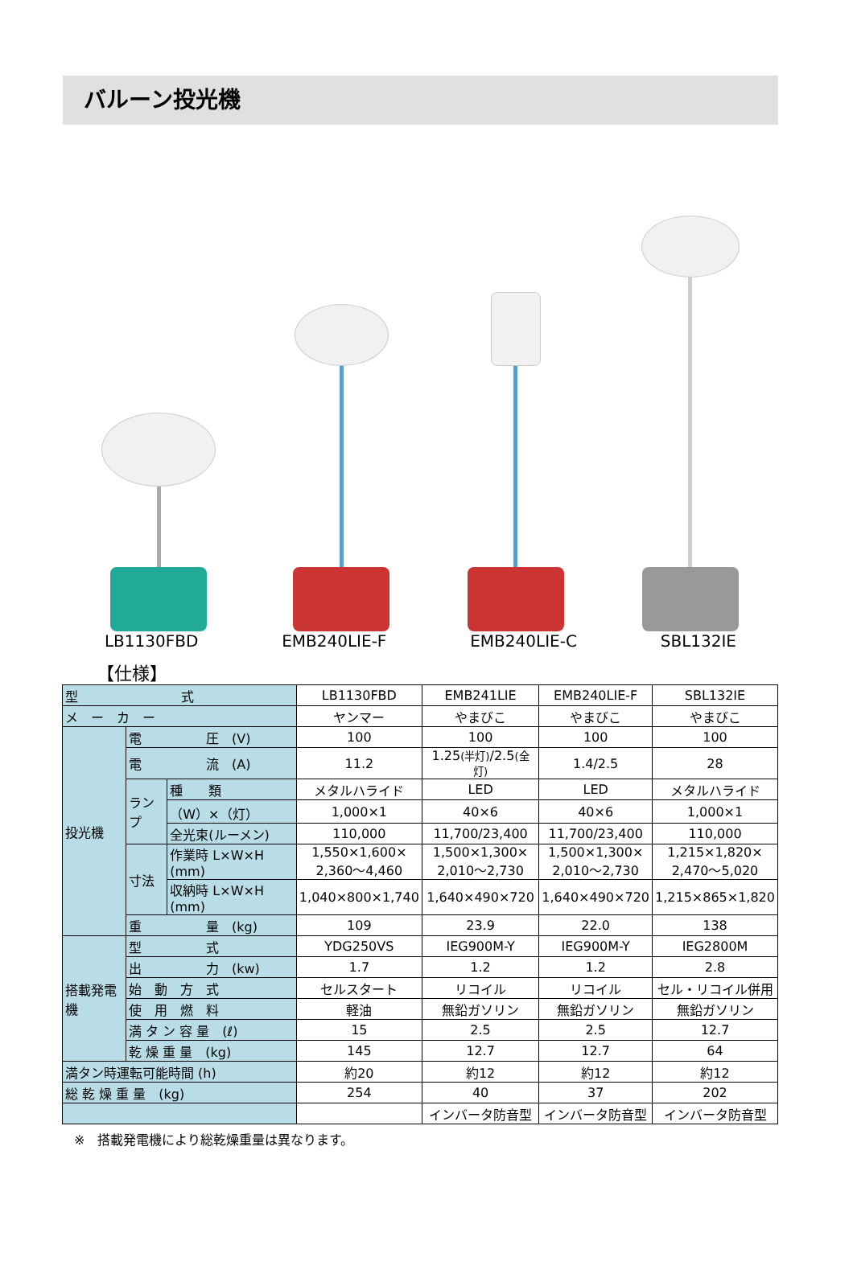バルーン投光機
LB1130FBD EMB240LIE-F EMB240LIE-C SBL132IE
【仕様】
| 型 式 | | | LB1130FBD | EMB241LIE | EMB240LIE-F | SBL132IE |
| メ ー カ ー | | | ヤンマー | やまびこ | やまびこ | やまびこ |
| 投光機 | 電 圧 (V) | | 100 | 100 | 100 | 100 |
| | 電 流 (A) | | 11.2 | 1.25 (半灯) /2.5 (全灯) | 1.4/2.5 | 28 |
| | ランプ | 種 類 | メタルハライド | LED | LED | メタルハライド |
| | | （W）×（灯） | 1,000×1 | 40×6 | 40×6 | 1,000×1 |
| | | 全光束(ルーメン) | 110,000 | 11,700/23,400 | 11,700/23,400 | 110,000 |
| | 寸法 | 作業時 L×W×H (mm) | 1,550×1,600× 2,360～4,460 | 1,500×1,300× 2,010～2,730 | 1,500×1,300× 2,010～2,730 | 1,215×1,820× 2,470～5,020 |
| | | 収納時 L×W×H (mm) | 1,040×800×1,740 | 1,640×490×720 | 1,640×490×720 | 1,215×865×1,820 |
| | 重 量 (kg) | | 109 | 23.9 | 22.0 | 138 |
| 搭載発電機 | 型 式 | | YDG250VS | IEG900M-Y | IEG900M-Y | IEG2800M |
| | 出 力 (kw) | | 1.7 | 1.2 | 1.2 | 2.8 |
| | 始 動 方 式 | | セルスタート | リコイル | リコイル | セル・リコイル併用 |
| | 使 用 燃 料 | | 軽油 | 無鉛ガソリン | 無鉛ガソリン | 無鉛ガソリン |
| | 満 タ ン 容 量 (ℓ) | | 15 | 2.5 | 2.5 | 12.7 |
| | 乾 燥 重 量 (kg) | | 145 | 12.7 | 12.7 | 64 |
| 満タン時運転可能時間 (h) | | | 約20 | 約12 | 約12 | 約12 |
| 総 乾 燥 重 量 (kg) | | | 254 | 40 | 37 | 202 |
| | | | | インバータ防音型 | インバータ防音型 | インバータ防音型 |
※　搭載発電機により総乾燥重量は異なります。